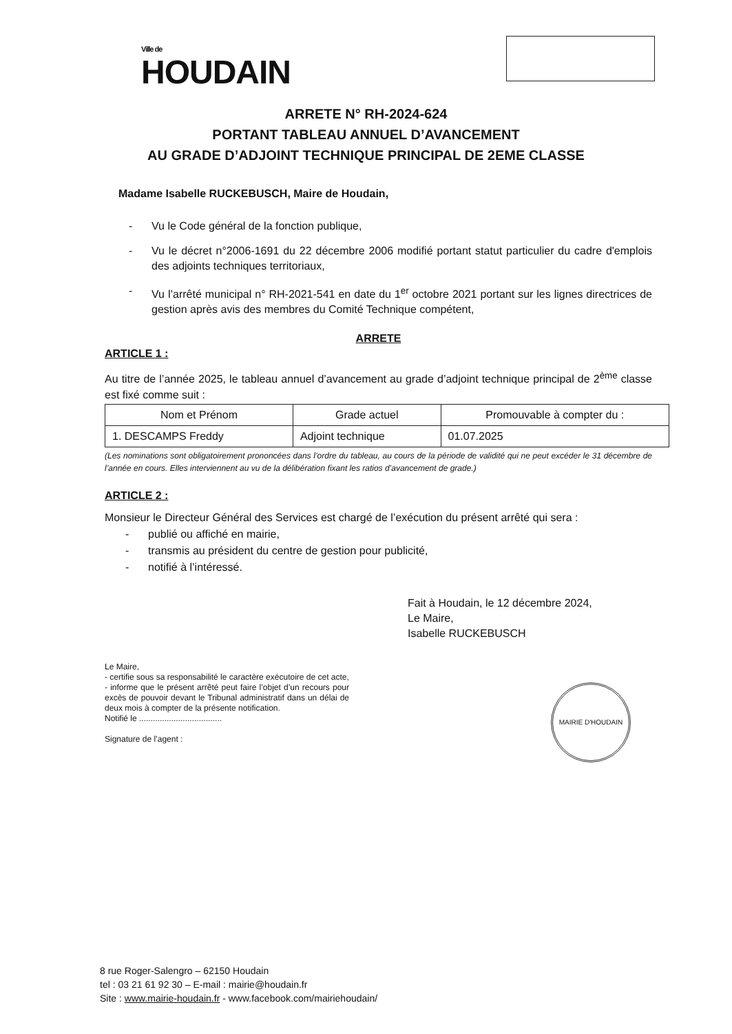Ville de
HOUDAIN
ARRETE N° RH-2024-624
PORTANT TABLEAU ANNUEL D’AVANCEMENT
AU GRADE D’ADJOINT TECHNIQUE PRINCIPAL DE 2EME CLASSE
Madame Isabelle RUCKEBUSCH, Maire de Houdain,
- Vu le Code général de la fonction publique,
- Vu le décret n°2006-1691 du 22 décembre 2006 modifié portant statut particulier du cadre d'emplois des adjoints techniques territoriaux,
- Vu l’arrêté municipal n° RH-2021-541 en date du 1<sup>er</sup> octobre 2021 portant sur les lignes directrices de gestion après avis des membres du Comité Technique compétent,
ARRETE
ARTICLE 1 :
Au titre de l’année 2025, le tableau annuel d’avancement au grade d’adjoint technique principal de 2<sup>ème</sup> classe est fixé comme suit :
| Nom et Prénom | Grade actuel | Promouvable à compter du : |
| --- | --- | --- |
| 1. DESCAMPS Freddy | Adjoint technique | 01.07.2025 |
(Les nominations sont obligatoirement prononcées dans l’ordre du tableau, au cours de la période de validité qui ne peut excéder le 31 décembre de l’année en cours. Elles interviennent au vu de la délibération fixant les ratios d’avancement de grade.)
ARTICLE 2 :
Monsieur le Directeur Général des Services est chargé de l’exécution du présent arrêté qui sera :
- publié ou affiché en mairie,
- transmis au président du centre de gestion pour publicité,
- notifié à l’intéressé.
Fait à Houdain, le 12 décembre 2024,
Le Maire,
Isabelle RUCKEBUSCH
Le Maire,
- certifie sous sa responsabilité le caractère exécutoire de cet acte,
- informe que le présent arrêté peut faire l’objet d’un recours pour excès de pouvoir devant le Tribunal administratif dans un délai de deux mois à compter de la présente notification.
Notifié le ....................................
Signature de l’agent :
MAIRIE D'HOUDAIN
8 rue Roger-Salengro – 62150 Houdain
tel : 03 21 61 92 30 – E-mail : mairie@houdain.fr
Site : www.mairie-houdain.fr - www.facebook.com/mairiehoudain/